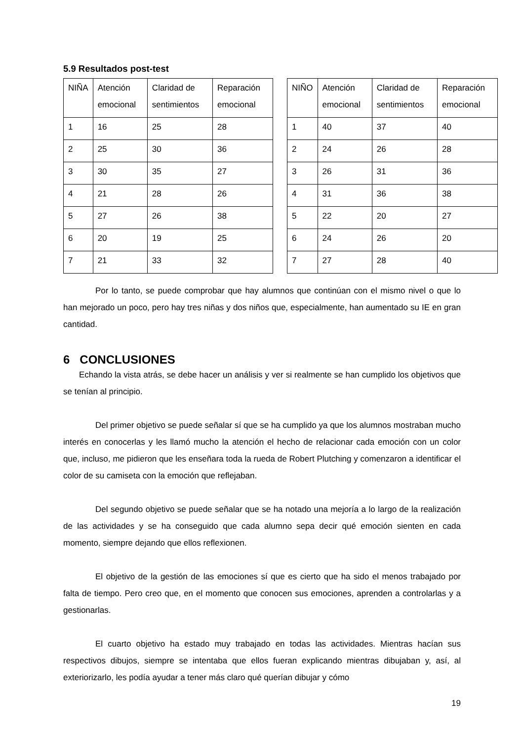5.9 Resultados post-test
| NIÑA | Atención emocional | Claridad de sentimientos | Reparación emocional |
| 1 | 16 | 25 | 28 |
| 2 | 25 | 30 | 36 |
| 3 | 30 | 35 | 27 |
| 4 | 21 | 28 | 26 |
| 5 | 27 | 26 | 38 |
| 6 | 20 | 19 | 25 |
| 7 | 21 | 33 | 32 |
| NIÑO | Atención emocional | Claridad de sentimientos | Reparación emocional |
| 1 | 40 | 37 | 40 |
| 2 | 24 | 26 | 28 |
| 3 | 26 | 31 | 36 |
| 4 | 31 | 36 | 38 |
| 5 | 22 | 20 | 27 |
| 6 | 24 | 26 | 20 |
| 7 | 27 | 28 | 40 |
Por lo tanto, se puede comprobar que hay alumnos que continúan con el mismo nivel o que lo han mejorado un poco, pero hay tres niñas y dos niños que, especialmente, han aumentado su IE en gran cantidad.
6 CONCLUSIONES
Echando la vista atrás, se debe hacer un análisis y ver si realmente se han cumplido los objetivos que se tenían al principio.
Del primer objetivo se puede señalar sí que se ha cumplido ya que los alumnos mostraban mucho interés en conocerlas y les llamó mucho la atención el hecho de relacionar cada emoción con un color que, incluso, me pidieron que les enseñara toda la rueda de Robert Plutching y comenzaron a identificar el color de su camiseta con la emoción que reflejaban.
Del segundo objetivo se puede señalar que se ha notado una mejoría a lo largo de la realización de las actividades y se ha conseguido que cada alumno sepa decir qué emoción sienten en cada momento, siempre dejando que ellos reflexionen.
El objetivo de la gestión de las emociones sí que es cierto que ha sido el menos trabajado por falta de tiempo. Pero creo que, en el momento que conocen sus emociones, aprenden a controlarlas y a gestionarlas.
El cuarto objetivo ha estado muy trabajado en todas las actividades. Mientras hacían sus respectivos dibujos, siempre se intentaba que ellos fueran explicando mientras dibujaban y, así, al exteriorizarlo, les podía ayudar a tener más claro qué querían dibujar y cómo
19